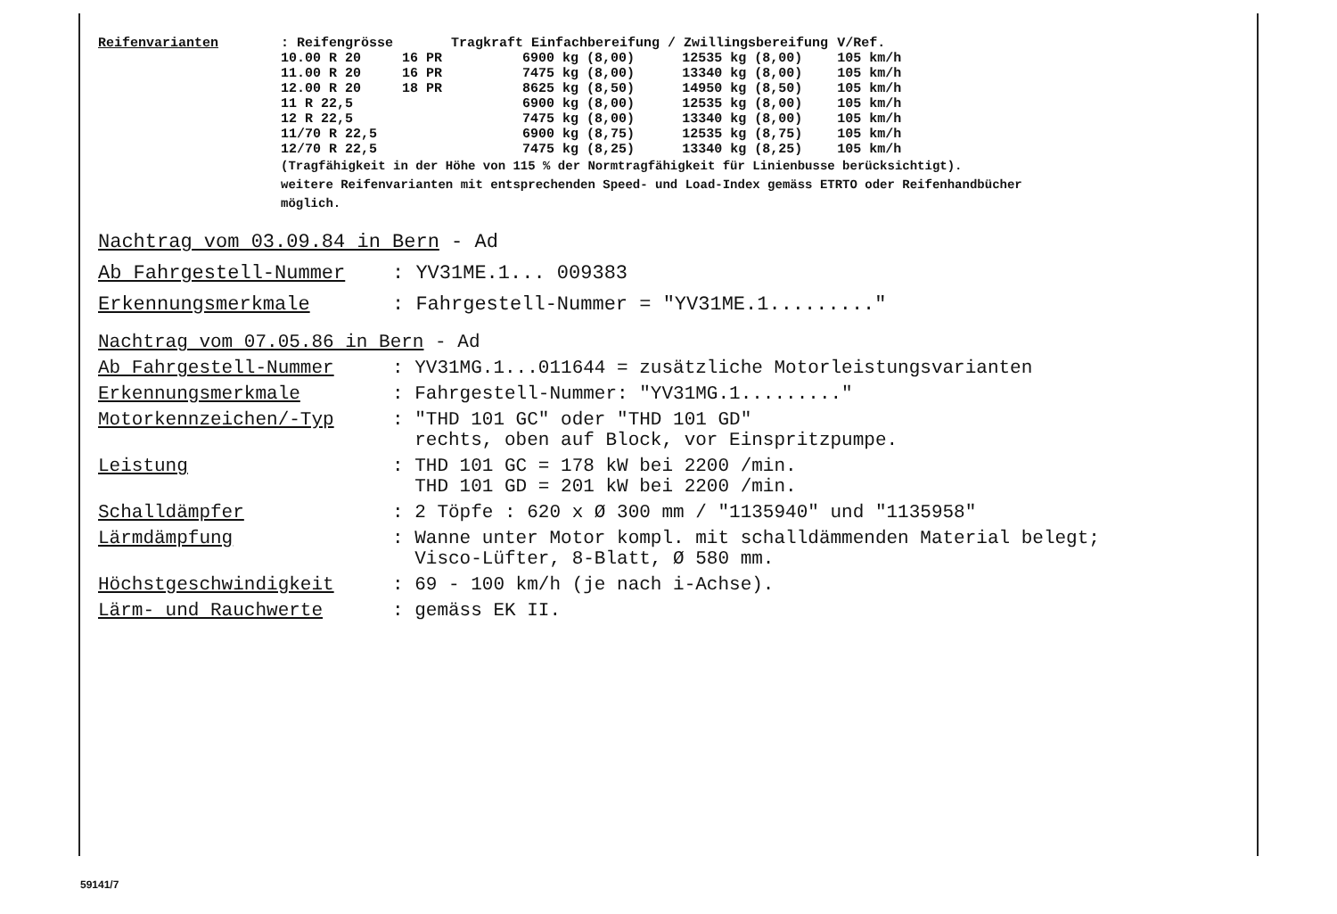| Reifenvarianten | : Reifengrösse | | Tragkraft Einfachbereifung / Zwillingsbereifung | | V/Ref. |
| --- | --- | --- | --- | --- | --- |
| | 10.00 R 20 | 16 PR | 6900 kg (8,00) | 12535 kg (8,00) | 105 km/h |
| | 11.00 R 20 | 16 PR | 7475 kg (8,00) | 13340 kg (8,00) | 105 km/h |
| | 12.00 R 20 | 18 PR | 8625 kg (8,50) | 14950 kg (8,50) | 105 km/h |
| | 11 R 22,5 | | 6900 kg (8,00) | 12535 kg (8,00) | 105 km/h |
| | 12 R 22,5 | | 7475 kg (8,00) | 13340 kg (8,00) | 105 km/h |
| | 11/70 R 22,5 | | 6900 kg (8,75) | 12535 kg (8,75) | 105 km/h |
| | 12/70 R 22,5 | | 7475 kg (8,25) | 13340 kg (8,25) | 105 km/h |
(Tragfähigkeit in der Höhe von 115 % der Normtragfähigkeit für Linienbusse berücksichtigt).
weitere Reifenvarianten mit entsprechenden Speed- und Load-Index gemäss ETRTO oder Reifenhandbücher
möglich.
Nachtrag vom 03.09.84 in Bern - Ad
Ab Fahrgestell-Nummer: YV31ME.1... 009383
Erkennungsmerkmale: Fahrgestell-Nummer = "YV31ME.1........."
Nachtrag vom 07.05.86 in Bern - Ad
Ab Fahrgestell-Nummer: YV31MG.1...011644 = zusätzliche Motorleistungsvarianten
Erkennungsmerkmale: Fahrgestell-Nummer: "YV31MG.1........."
Motorkennzeichen/-Typ: "THD 101 GC" oder "THD 101 GD"
rechts, oben auf Block, vor Einspritzpumpe.
Leistung: THD 101 GC = 178 kW bei 2200 /min.
THD 101 GD = 201 kW bei 2200 /min.
Schalldämpfer: 2 Töpfe : 620 x Ø 300 mm / "1135940" und "1135958"
Lärmdämpfung: Wanne unter Motor kompl. mit schalldämmenden Material belegt;
Visco-Lüfter, 8-Blatt, Ø 580 mm.
Höchstgeschwindigkeit: 69 - 100 km/h (je nach i-Achse).
Lärm- und Rauchwerte: gemäss EK II.
59141/7